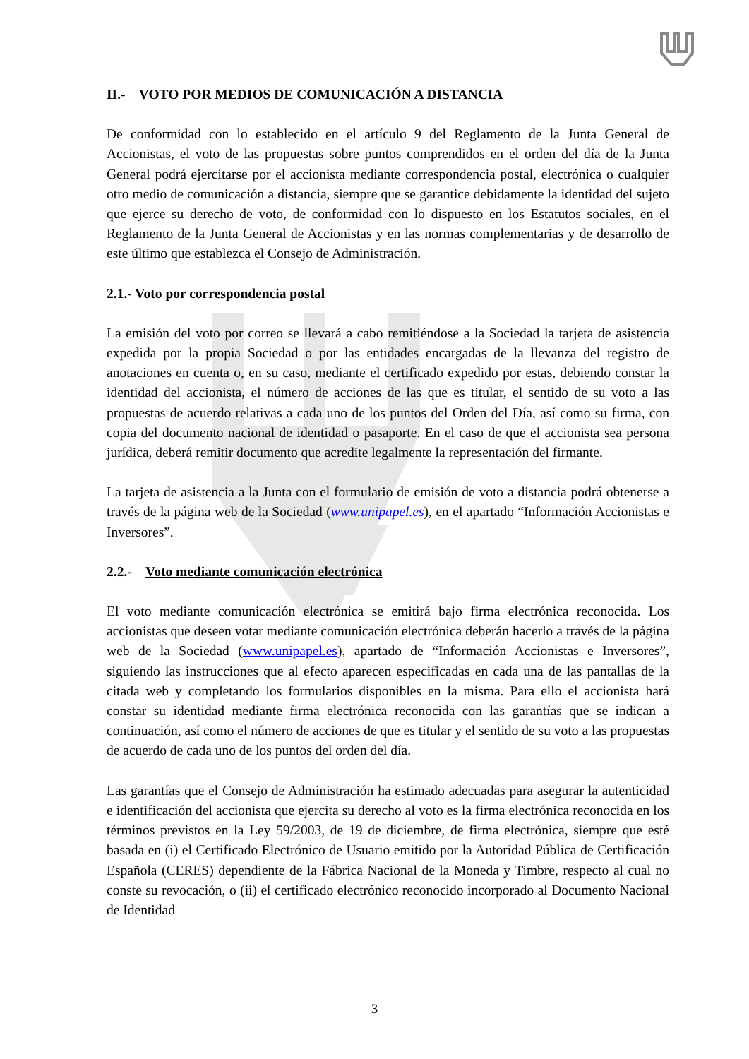II.- VOTO POR MEDIOS DE COMUNICACIÓN A DISTANCIA
De conformidad con lo establecido en el artículo 9 del Reglamento de la Junta General de Accionistas, el voto de las propuestas sobre puntos comprendidos en el orden del día de la Junta General podrá ejercitarse por el accionista mediante correspondencia postal, electrónica o cualquier otro medio de comunicación a distancia, siempre que se garantice debidamente la identidad del sujeto que ejerce su derecho de voto, de conformidad con lo dispuesto en los Estatutos sociales, en el Reglamento de la Junta General de Accionistas y en las normas complementarias y de desarrollo de este último que establezca el Consejo de Administración.
2.1.- Voto por correspondencia postal
La emisión del voto por correo se llevará a cabo remitiéndose a la Sociedad la tarjeta de asistencia expedida por la propia Sociedad o por las entidades encargadas de la llevanza del registro de anotaciones en cuenta o, en su caso, mediante el certificado expedido por estas, debiendo constar la identidad del accionista, el número de acciones de las que es titular, el sentido de su voto a las propuestas de acuerdo relativas a cada uno de los puntos del Orden del Día, así como su firma, con copia del documento nacional de identidad o pasaporte. En el caso de que el accionista sea persona jurídica, deberá remitir documento que acredite legalmente la representación del firmante.
La tarjeta de asistencia a la Junta con el formulario de emisión de voto a distancia podrá obtenerse a través de la página web de la Sociedad (www.unipapel.es), en el apartado “Información Accionistas e Inversores”.
2.2.- Voto mediante comunicación electrónica
El voto mediante comunicación electrónica se emitirá bajo firma electrónica reconocida. Los accionistas que deseen votar mediante comunicación electrónica deberán hacerlo a través de la página web de la Sociedad (www.unipapel.es), apartado de “Información Accionistas e Inversores”, siguiendo las instrucciones que al efecto aparecen especificadas en cada una de las pantallas de la citada web y completando los formularios disponibles en la misma. Para ello el accionista hará constar su identidad mediante firma electrónica reconocida con las garantías que se indican a continuación, así como el número de acciones de que es titular y el sentido de su voto a las propuestas de acuerdo de cada uno de los puntos del orden del día.
Las garantías que el Consejo de Administración ha estimado adecuadas para asegurar la autenticidad e identificación del accionista que ejercita su derecho al voto es la firma electrónica reconocida en los términos previstos en la Ley 59/2003, de 19 de diciembre, de firma electrónica, siempre que esté basada en (i) el Certificado Electrónico de Usuario emitido por la Autoridad Pública de Certificación Española (CERES) dependiente de la Fábrica Nacional de la Moneda y Timbre, respecto al cual no conste su revocación, o (ii) el certificado electrónico reconocido incorporado al Documento Nacional de Identidad
3